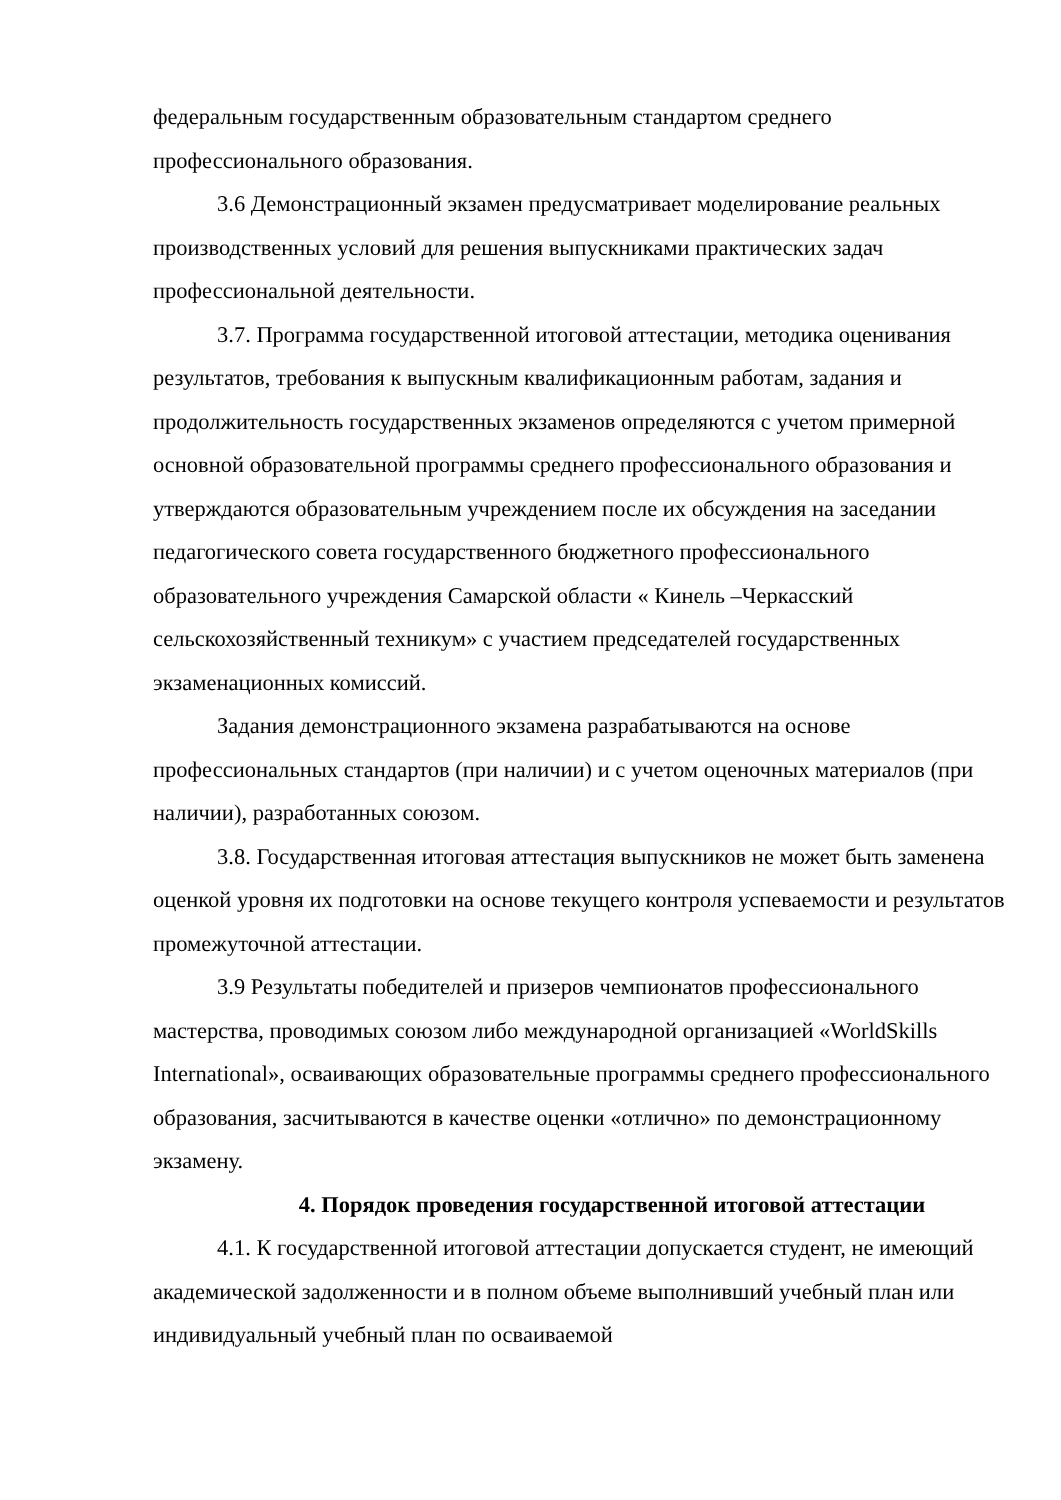федеральным государственным образовательным стандартом среднего профессионального образования.
3.6 Демонстрационный экзамен предусматривает моделирование реальных производственных условий для решения выпускниками практических задач профессиональной деятельности.
3.7. Программа государственной итоговой аттестации, методика оценивания результатов, требования к выпускным квалификационным работам, задания и продолжительность государственных экзаменов определяются с учетом примерной основной образовательной программы среднего профессионального образования и утверждаются образовательным учреждением после их обсуждения на заседании педагогического совета государственного бюджетного профессионального образовательного учреждения Самарской области « Кинель –Черкасский сельскохозяйственный техникум» с участием председателей государственных экзаменационных комиссий.
Задания демонстрационного экзамена разрабатываются на основе профессиональных стандартов (при наличии) и с учетом оценочных материалов (при наличии), разработанных союзом.
3.8. Государственная итоговая аттестация выпускников не может быть заменена оценкой уровня их подготовки на основе текущего контроля успеваемости и результатов промежуточной аттестации.
3.9 Результаты победителей и призеров чемпионатов профессионального мастерства, проводимых союзом либо международной организацией «WorldSkills International», осваивающих образовательные программы среднего профессионального образования, засчитываются в качестве оценки «отлично» по демонстрационному экзамену.
4. Порядок проведения государственной итоговой аттестации
4.1. К государственной итоговой аттестации допускается студент, не имеющий академической задолженности и в полном объеме выполнивший учебный план или индивидуальный учебный план по осваиваемой